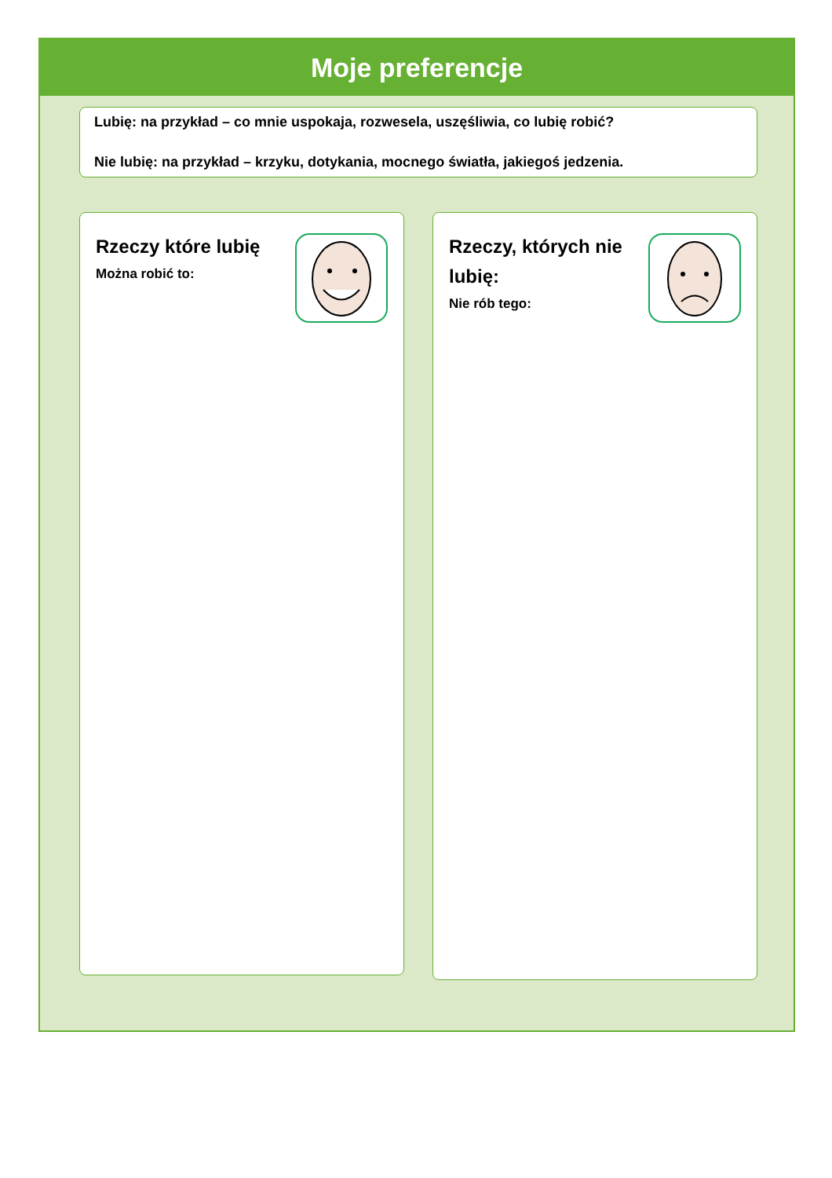Moje preferencje
Lubię: na przykład – co mnie uspokaja, rozwesela, uszęśliwia, co lubię robić?
Nie lubię: na przykład – krzyku, dotykania, mocnego światła, jakiegoś jedzenia.
Rzeczy które lubię
Można robić to:
Rzeczy, których nie lubię:
Nie rób tego: